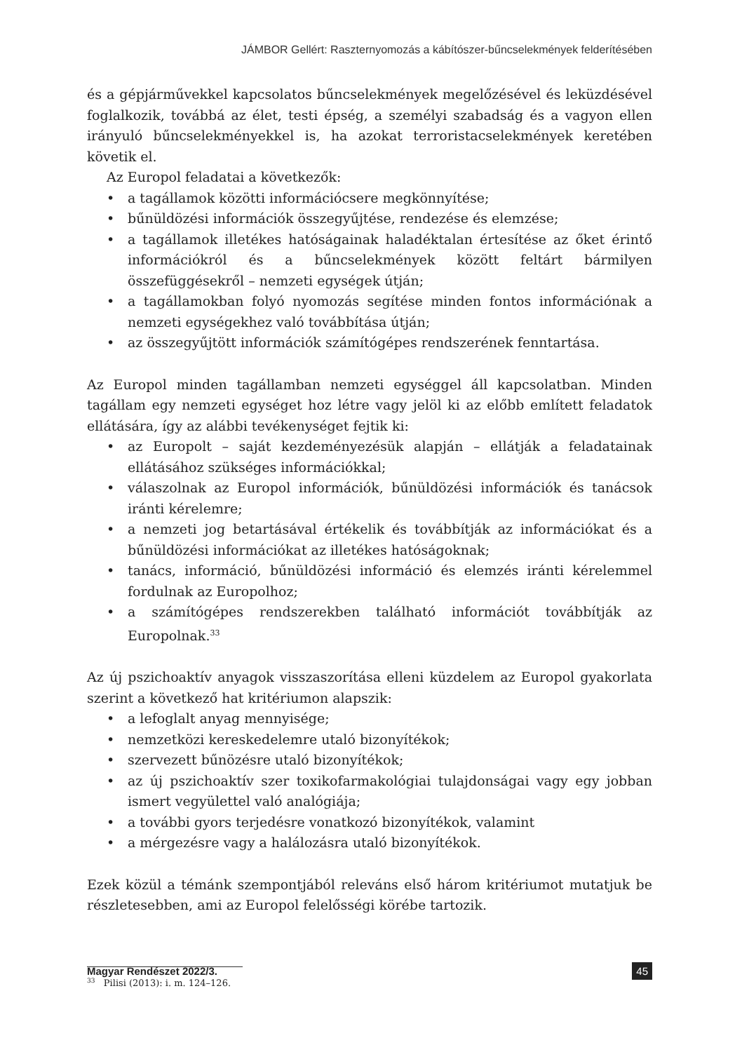JÁMBOR Gellért: Raszternyomozás a kábítószer-bűncselekmények felderítésében
és a gépjárművekkel kapcsolatos bűncselekmények megelőzésével és leküzdésével foglalkozik, továbbá az élet, testi épség, a személyi szabadság és a vagyon ellen irányuló bűncselekményekkel is, ha azokat terroristacselekmények keretében követik el.
Az Europol feladatai a következők:
• a tagállamok közötti információcsere megkönnyítése;
• bűnüldözési információk összegyűjtése, rendezése és elemzése;
• a tagállamok illetékes hatóságainak haladéktalan értesítése az őket érintő információkról és a bűncselekmények között feltárt bármilyen összefüggésekről – nemzeti egységek útján;
• a tagállamokban folyó nyomozás segítése minden fontos információnak a nemzeti egységekhez való továbbítása útján;
• az összegyűjtött információk számítógépes rendszerének fenntartása.
Az Europol minden tagállamban nemzeti egységgel áll kapcsolatban. Minden tagállam egy nemzeti egységet hoz létre vagy jelöl ki az előbb említett feladatok ellátására, így az alábbi tevékenységet fejtik ki:
• az Europolt – saját kezdeményezésük alapján – ellátják a feladatainak ellátásához szükséges információkkal;
• válaszolnak az Europol információk, bűnüldözési információk és tanácsok iránti kérelemre;
• a nemzeti jog betartásával értékelik és továbbítják az információkat és a bűnüldözési információkat az illetékes hatóságoknak;
• tanács, információ, bűnüldözési információ és elemzés iránti kérelemmel fordulnak az Europolhoz;
• a számítógépes rendszerekben található információt továbbítják az Europolnak.<sup>33</sup>
Az új pszichoaktív anyagok visszaszorítása elleni küzdelem az Europol gyakorlata szerint a következő hat kritériumon alapszik:
• a lefoglalt anyag mennyisége;
• nemzetközi kereskedelemre utaló bizonyítékok;
• szervezett bűnözésre utaló bizonyítékok;
• az új pszichoaktív szer toxikofarmakológiai tulajdonságai vagy egy jobban ismert vegyülettel való analógiája;
• a további gyors terjedésre vonatkozó bizonyítékok, valamint
• a mérgezésre vagy a halálozásra utaló bizonyítékok.
Ezek közül a témánk szempontjából releváns első három kritériumot mutatjuk be részletesebben, ami az Europol felelősségi körébe tartozik.
<sup>33</sup> Pilisi (2013): i. m. 124–126.
Magyar Rendészet 2022/3. 45